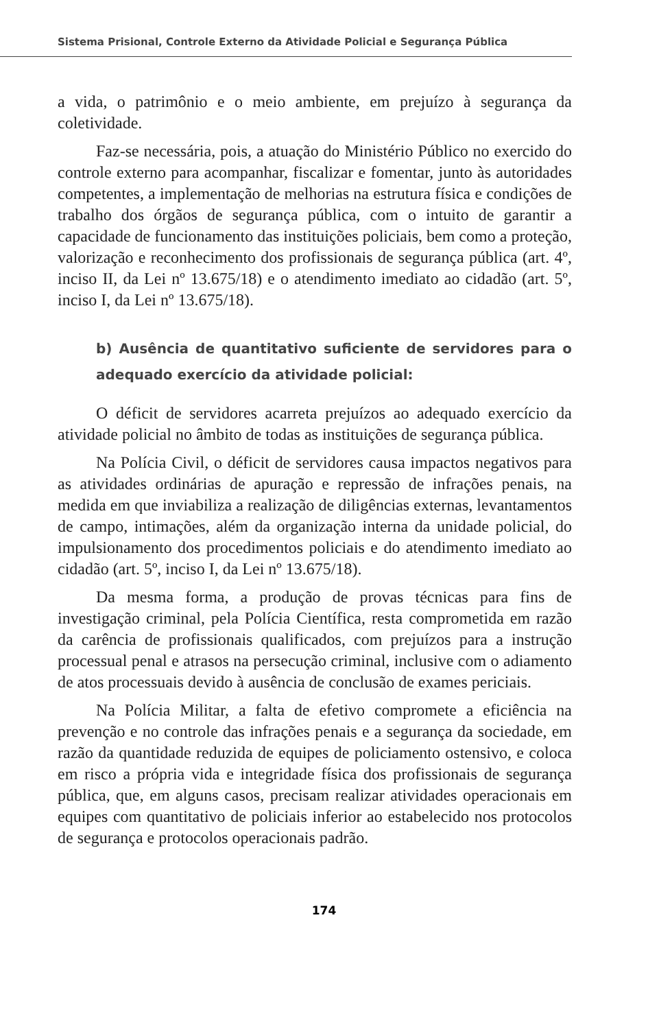Sistema Prisional, Controle Externo da Atividade Policial e Segurança Pública
a vida, o patrimônio e o meio ambiente, em prejuízo à segurança da coletividade.
Faz-se necessária, pois, a atuação do Ministério Público no exercido do controle externo para acompanhar, fiscalizar e fomentar, junto às autoridades competentes, a implementação de melhorias na estrutura física e condições de trabalho dos órgãos de segurança pública, com o intuito de garantir a capacidade de funcionamento das instituições policiais, bem como a proteção, valorização e reconhecimento dos profissionais de segurança pública (art. 4º, inciso II, da Lei nº 13.675/18) e o atendimento imediato ao cidadão (art. 5º, inciso I, da Lei nº 13.675/18).
b) Ausência de quantitativo suficiente de servidores para o adequado exercício da atividade policial:
O déficit de servidores acarreta prejuízos ao adequado exercício da atividade policial no âmbito de todas as instituições de segurança pública.
Na Polícia Civil, o déficit de servidores causa impactos negativos para as atividades ordinárias de apuração e repressão de infrações penais, na medida em que inviabiliza a realização de diligências externas, levantamentos de campo, intimações, além da organização interna da unidade policial, do impulsionamento dos procedimentos policiais e do atendimento imediato ao cidadão (art. 5º, inciso I, da Lei nº 13.675/18).
Da mesma forma, a produção de provas técnicas para fins de investigação criminal, pela Polícia Científica, resta comprometida em razão da carência de profissionais qualificados, com prejuízos para a instrução processual penal e atrasos na persecução criminal, inclusive com o adiamento de atos processuais devido à ausência de conclusão de exames periciais.
Na Polícia Militar, a falta de efetivo compromete a eficiência na prevenção e no controle das infrações penais e a segurança da sociedade, em razão da quantidade reduzida de equipes de policiamento ostensivo, e coloca em risco a própria vida e integridade física dos profissionais de segurança pública, que, em alguns casos, precisam realizar atividades operacionais em equipes com quantitativo de policiais inferior ao estabelecido nos protocolos de segurança e protocolos operacionais padrão.
174